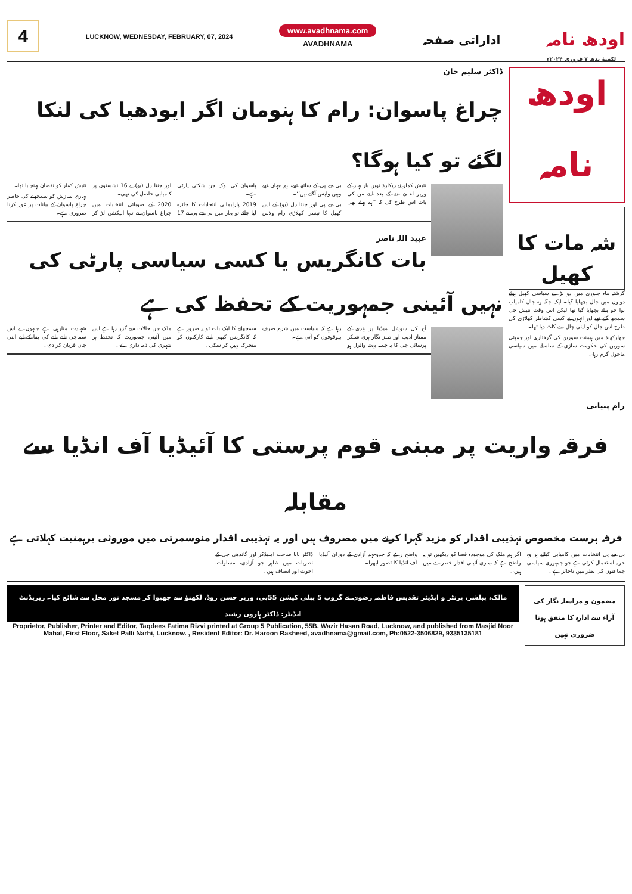4
LUCKNOW, WEDNESDAY, FEBRUARY, 07, 2024
www.avadhnama.com
AVADHNAMA
اداراتی صفحہ
اودھ نامہ
لکھنؤ بدھ ۷ فروری ۲۰۲۴ء
اودھ نامہ
شہ مات کا کھیل
گزشتہ ماہ جنوری میں دو بڑے سیاسی کھیل ہوئے دونوں میں جال بچھایا گیا۔ ایک جگہ وہ جال کامیاب ہوا جو پہلے بچھایا گیا تھا لیکن اس وقت نتیش جی سمجھ گئے تھے اور انہوں نے کسی کشاطر کھلاڑی کی طرح اس جال کو اپنی چال سے کاٹ دیا تھا۔
جھارکھنڈ میں ہیمنت سورین کی گرفتاری اور چمپئی سورین کی حکومت سازی کے سلسلے میں سیاسی ماحول گرم رہا۔
ڈاکٹر سلیم خان
چراغ پاسوان: رام کا ہنومان اگر ایودھیا کی لنکا لگئے تو کیا ہوگا؟
نتیش کمار نے ریکارڈ نویں بار بہار کے وزیر اعلیٰ بننے کے بعد اپنے من کی بات اس طرح کی کہ ’’ہم پہلے بھی بی جے پی کے ساتھ تھے، ہم جہاں تھے وہیں واپس آگئے ہیں‘‘۔
بی جے پی اور جنتا دل (یو) کے اس کھیل کا تیسرا کھلاڑی رام ولاس پاسوان کی لوک جن شکتی پارٹی ہے۔
2019 پارلیمانی انتخابات کا جائزہ لیا جائے تو بہار میں بی جے پی نے 17 اور جنتا دل (یو) نے 16 نشستوں پر کامیابی حاصل کی تھی۔
2020 کے صوبائی انتخابات میں چراغ پاسوان نے تنہا الیکشن لڑ کر نتیش کمار کو نقصان پہنچایا تھا۔
بہاری سازش کو سمجھنے کی خاطر چراغ پاسوان کے بیانات پر غور کرنا ضروری ہے۔
عبید اللہ ناصر
بات کانگریس یا کسی سیاسی پارٹی کی نہیں آئینی جمہوریت کے تحفظ کی ہے
آج کل سوشل میڈیا پر ہندی کے ممتاز ادیب اور طنز نگار ہری شنکر پرسائی جی کا یہ جملہ بہت وائرل ہو رہا ہے کہ سیاست میں شرم صرف بیوقوفوں کو آتی ہے۔
سمجھانے کا ایک بات تو یہ ضرور ہے کہ کانگریس کبھی اپنے کارکنوں کو متحرک نہیں کر سکی۔
ملک جن حالات سے گزر رہا ہے اس میں آئینی جمہوریت کا تحفظ ہر شہری کی ذمہ داری ہے۔
شہادت منارہی ہے جنہوں نے اس سماجی تانے بانے کی بقا کے لیے اپنی جان قربان کر دی۔
رام پنیانی
فرقہ واریت پر مبنی قوم پرستی کا آئیڈیا آف انڈیا سے مقابلہ
فرقہ پرست مخصوص تہذیبی اقدار کو مزید گہرا کرنے میں مصروف ہیں اور یہ تہذیبی اقدار منوسمرتی میں موروثی برہمنیت کہلاتی ہے
بی جے پی انتخابات میں کامیابی کیلئے ہر وہ حربہ استعمال کرتی ہے جو جمہوری سیاسی جماعتوں کی نظر میں ناجائز ہے۔
اگر ہم ملک کی موجودہ فضا کو دیکھیں تو یہ واضح ہے کہ ہماری آئینی اقدار خطرے میں ہیں۔
واضح رہے کہ جدوجہد آزادی کے دوران آئیڈیا آف انڈیا کا تصور ابھرا۔
ڈاکٹر بابا صاحب امبیڈکر اور گاندھی جی کے نظریات میں ظاہر جو آزادی، مساوات، اخوت اور انصاف ہیں۔
مالک، پبلشر، پرنٹر و ایڈیٹر تقدیس فاطمہ رضوی نے گروپ 5 پبلی کیشن 55بی، وزیر حسن روڈ، لکھنؤ سے چھپوا کر مسجد نور محل سے شائع کیا۔ ریزیڈنٹ ایڈیٹر: ڈاکٹر ہارون رشید
Proprietor, Publisher, Printer and Editor, Taqdees Fatima Rizvi printed at Group 5 Publication, 55B, Wazir Hasan Road, Lucknow, and published from Masjid Noor Mahal, First Floor, Saket Palli Narhi, Lucknow. , Resident Editor: Dr. Haroon Rasheed, avadhnama@gmail.com, Ph:0522-3506829, 9335135181
مضمون و مراسلہ نگار کی آراء سے ادارہ کا متفق ہونا ضروری نہیں